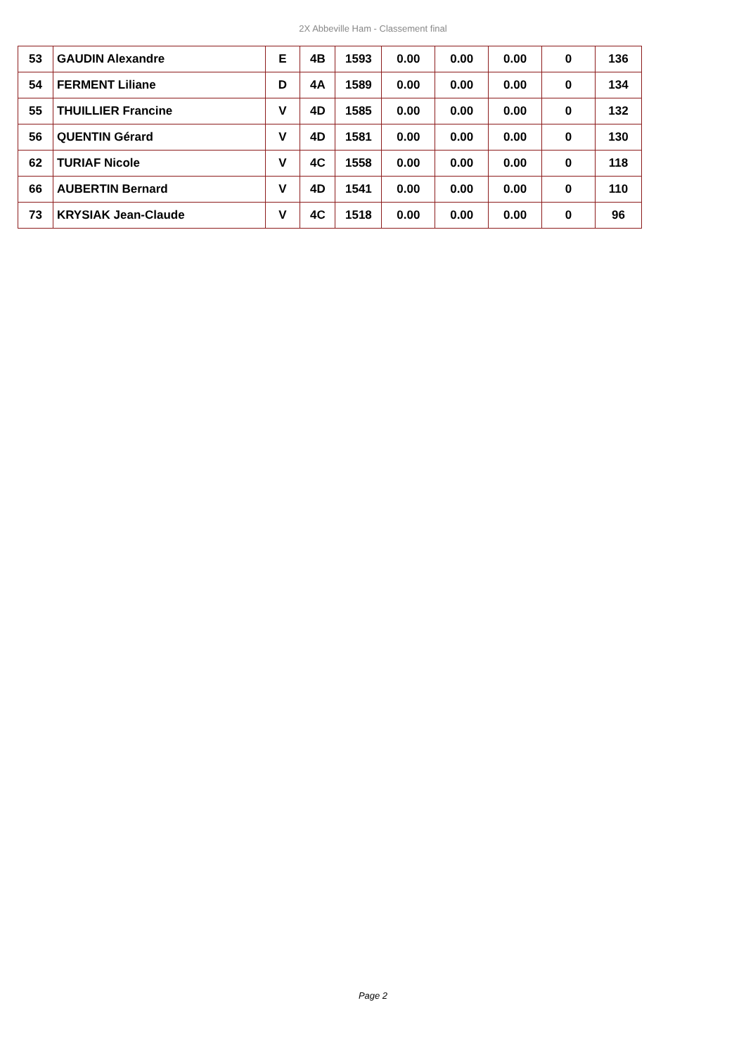2X Abbeville Ham - Classement final
| 53 | GAUDIN Alexandre | E | 4B | 1593 | 0.00 | 0.00 | 0.00 | 0 | 136 |
| 54 | FERMENT Liliane | D | 4A | 1589 | 0.00 | 0.00 | 0.00 | 0 | 134 |
| 55 | THUILLIER Francine | V | 4D | 1585 | 0.00 | 0.00 | 0.00 | 0 | 132 |
| 56 | QUENTIN Gérard | V | 4D | 1581 | 0.00 | 0.00 | 0.00 | 0 | 130 |
| 62 | TURIAF Nicole | V | 4C | 1558 | 0.00 | 0.00 | 0.00 | 0 | 118 |
| 66 | AUBERTIN Bernard | V | 4D | 1541 | 0.00 | 0.00 | 0.00 | 0 | 110 |
| 73 | KRYSIAK Jean-Claude | V | 4C | 1518 | 0.00 | 0.00 | 0.00 | 0 | 96 |
Page 2